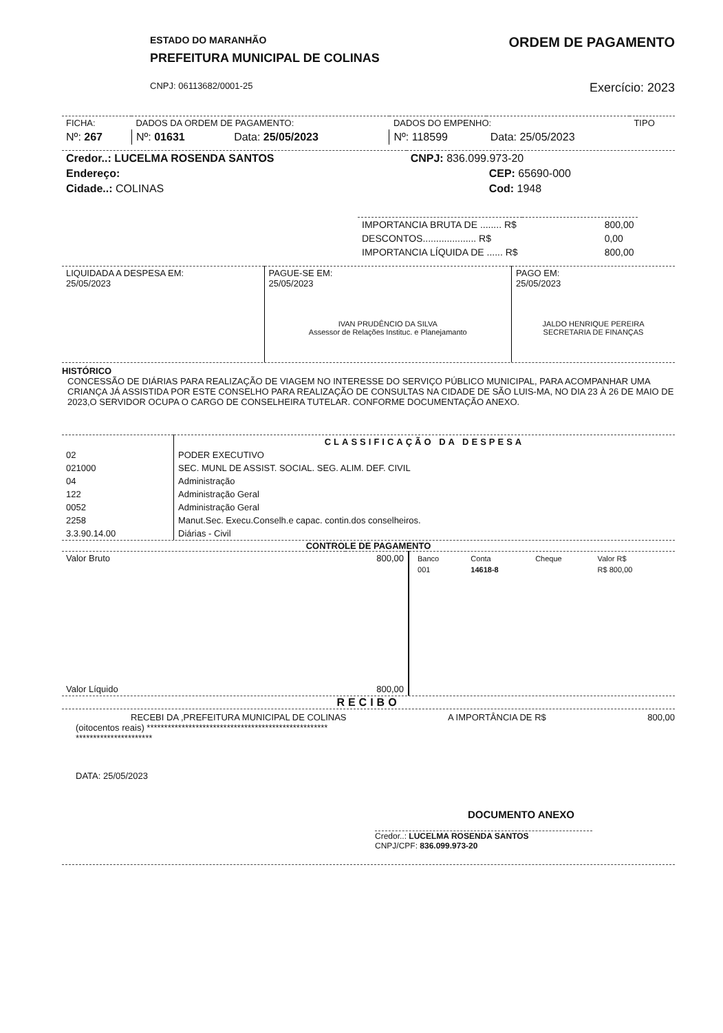ESTADO DO MARANHÃO
PREFEITURA MUNICIPAL DE COLINAS
ORDEM DE PAGAMENTO
CNPJ: 06113682/0001-25
Exercício: 2023
| FICHA: | DADOS DA ORDEM DE PAGAMENTO: | | DADOS DO EMPENHO: | | TIPO |
| Nº: 267 | Nº: 01631 | Data: 25/05/2023 | Nº: 118599 | Data: 25/05/2023 | |
| Credor..: LUCELMA ROSENDA SANTOS | CNPJ: 836.099.973-20 |
| Endereço: | CEP: 65690-000 |
| Cidade..: COLINAS | Cod: 1948 |
| IMPORTANCIA BRUTA DE ........ R$ | 800,00 |
| DESCONTOS.................... R$ | 0,00 |
| IMPORTANCIA LÍQUIDA DE ...... R$ | 800,00 |
| LIQUIDADA A DESPESA EM: 25/05/2023 | PAGUE-SE EM: 25/05/2023 IVAN PRUDÊNCIO DA SILVA Assessor de Relações Instituc. e Planejamanto | PAGO EM: 25/05/2023 JALDO HENRIQUE PEREIRA SECRETARIA DE FINANÇAS |
HISTÓRICO
CONCESSÃO DE DIÁRIAS PARA REALIZAÇÃO DE VIAGEM NO INTERESSE DO SERVIÇO PÚBLICO MUNICIPAL, PARA ACOMPANHAR UMA CRIANÇA JÁ ASSISTIDA POR ESTE CONSELHO PARA REALIZAÇÃO DE CONSULTAS NA CIDADE DE SÃO LUIS-MA, NO DIA 23 À 26 DE MAIO DE 2023,O SERVIDOR OCUPA O CARGO DE CONSELHEIRA TUTELAR. CONFORME DOCUMENTAÇÃO ANEXO.
| | CLASSIFICAÇÃO DA DESPESA |
| --- | --- |
| 02 | PODER EXECUTIVO |
| 021000 | SEC. MUNL DE ASSIST. SOCIAL. SEG. ALIM. DEF. CIVIL |
| 04 | Administração |
| 122 | Administração Geral |
| 0052 | Administração Geral |
| 2258 | Manut.Sec. Execu.Conselh.e capac. contin.dos conselheiros. |
| 3.3.90.14.00 | Diárias - Civil |
CONTROLE DE PAGAMENTO
| Valor Bruto | 800,00 | / Banco / Conta / Cheque / Valor R$ / / 001 / 14618-8 / / R$ 800,00 / |
| Valor Líquido | 800,00 | |
RECIBO
RECEBI DA ,PREFEITURA MUNICIPAL DE COLINAS A IMPORTÂNCIA DE R$ 800,00
(oitocentos reais) ****************************************************
**********************
DATA: 25/05/2023
DOCUMENTO ANEXO
Credor..: LUCELMA ROSENDA SANTOS
CNPJ/CPF: 836.099.973-20